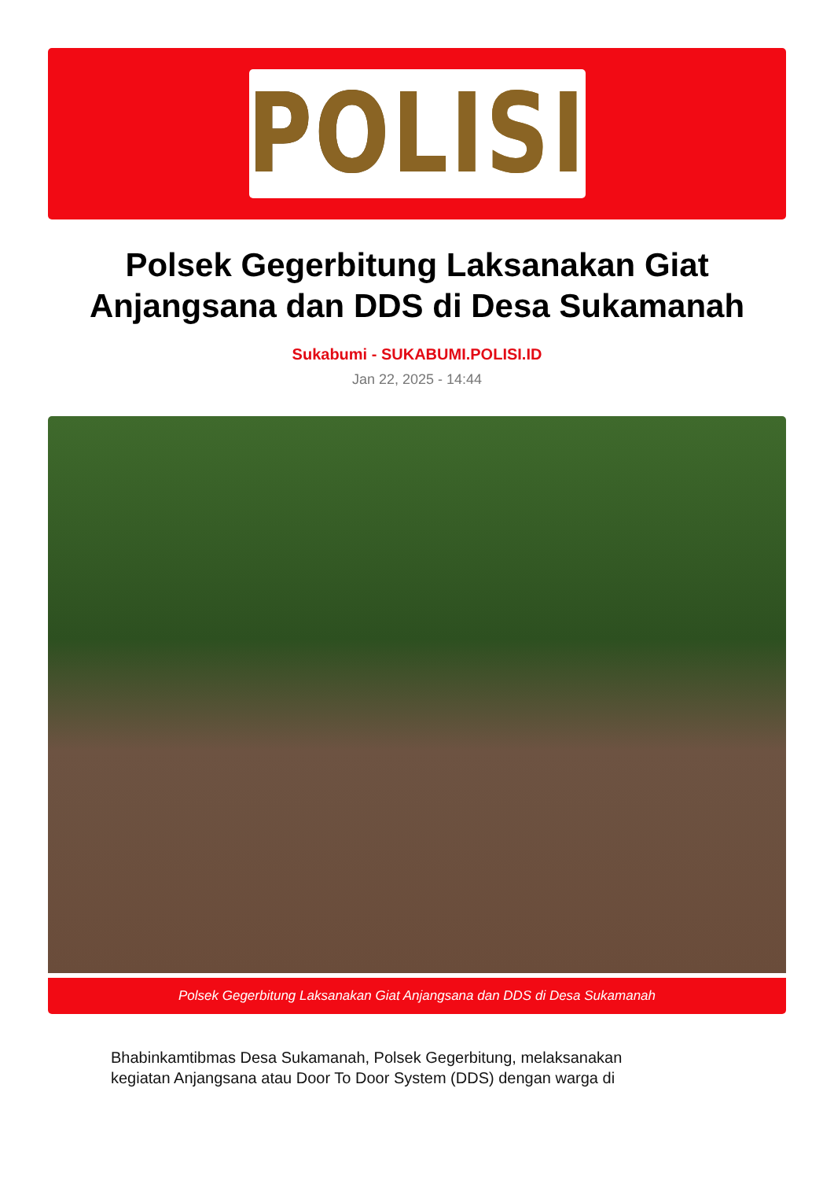POLISI
Polsek Gegerbitung Laksanakan Giat Anjangsana dan DDS di Desa Sukamanah
Sukabumi - SUKABUMI.POLISI.ID
Jan 22, 2025 - 14:44
Polsek Gegerbitung Laksanakan Giat Anjangsana dan DDS di Desa Sukamanah
Bhabinkamtibmas Desa Sukamanah, Polsek Gegerbitung, melaksanakan kegiatan Anjangsana atau Door To Door System (DDS) dengan warga di